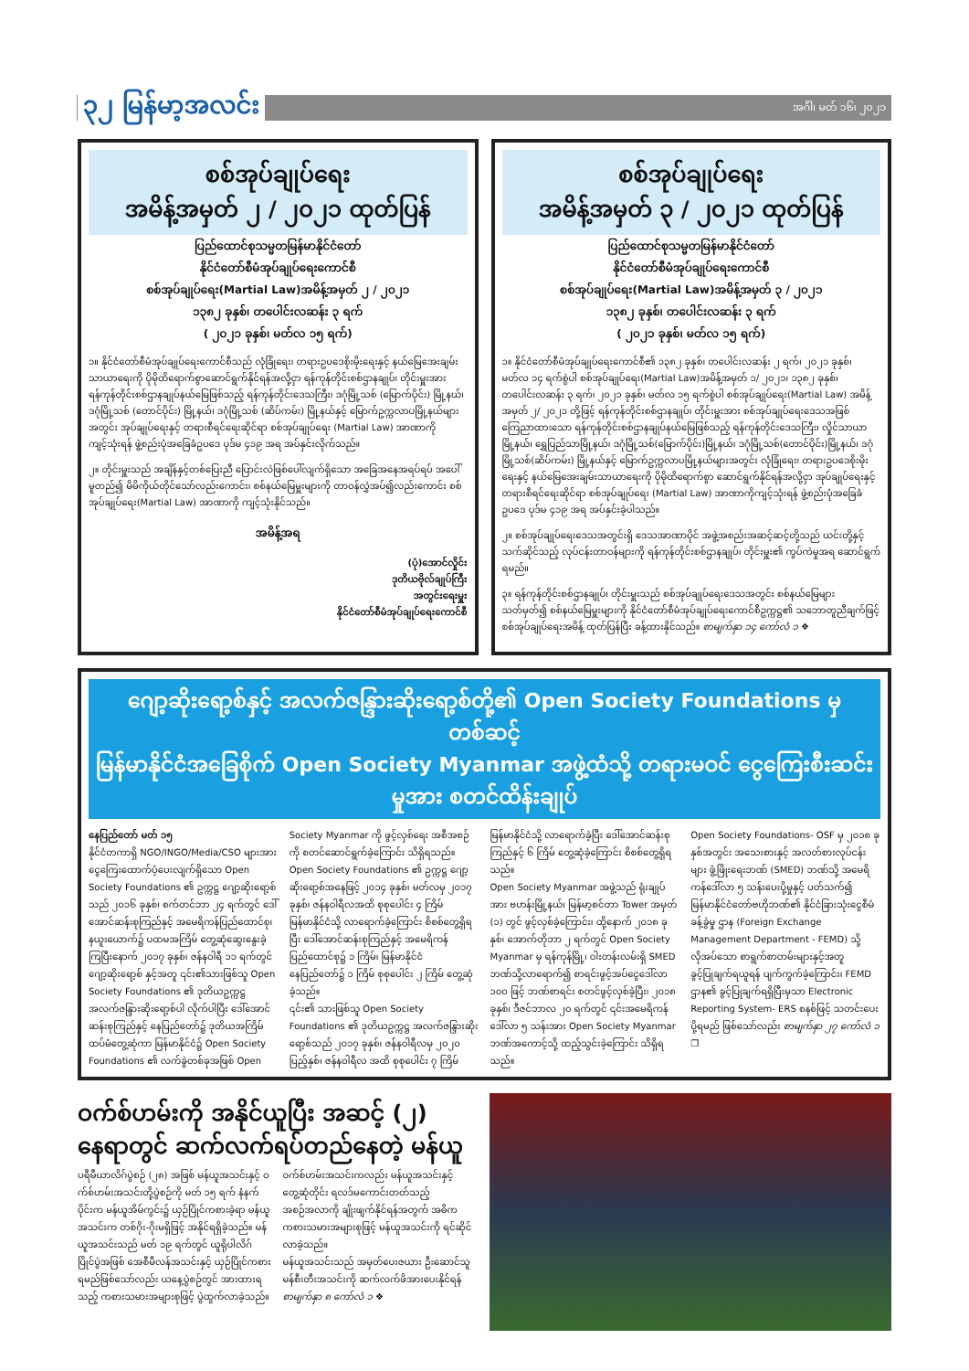၃၂ မြန်မာ့အလင်း အင်္ဂါ၊ မတ် ၁၆၊ ၂၀၂၁
စစ်အုပ်ချုပ်ရေး
အမိန့်အမှတ် ၂ / ၂၀၂၁ ထုတ်ပြန်
ပြည်ထောင်စုသမ္မတမြန်မာနိုင်ငံတော်
နိုင်ငံတော်စီမံအုပ်ချုပ်ရေးကောင်စီ
စစ်အုပ်ချုပ်ရေး(Martial Law)အမိန့်အမှတ် ၂ / ၂၀၂၁
၁၃၈၂ ခုနှစ်၊ တပေါင်းလဆန်း ၃ ရက်
( ၂၀၂၁ ခုနှစ်၊ မတ်လ ၁၅ ရက်)
၁။ နိုင်ငံတော်စီမံအုပ်ချုပ်ရေးကောင်စီသည် လုံခြုံရေး၊ တရားဥပဒေစိုးမိုးရေးနှင့် နယ်မြေအေးချမ်းသာယာရေးကို ပိုမိုထိရောက်စွာဆောင်ရွက်နိုင်ရန်အလို့ငှာ ရန်ကုန်တိုင်းစစ်ဌာနချုပ်၊ တိုင်းမှူးအား ရန်ကုန်တိုင်းစစ်ဌာနချုပ်နယ်မြေဖြစ်သည့် ရန်ကုန်တိုင်းဒေသကြီး၊ ဒဂုံမြို့သစ် (မြောက်ပိုင်း) မြို့နယ်၊ ဒဂုံမြို့သစ် (တောင်ပိုင်း) မြို့နယ်၊ ဒဂုံမြို့သစ် (ဆိပ်ကမ်း) မြို့နယ်နှင့် မြောက်ဥက္ကလာပမြို့နယ်များအတွင်း အုပ်ချုပ်ရေးနှင့် တရားစီရင်ရေးဆိုင်ရာ စစ်အုပ်ချုပ်ရေး (Martial Law) အာဏာကို ကျင့်သုံးရန် ဖွဲ့စည်းပုံအခြေခံဥပဒေ ပုဒ်မ ၄၁၉ အရ အပ်နှင်းလိုက်သည်။
၂။ တိုင်းမှူးသည် အချိန်နှင့်တစ်ပြေးညီ ပြောင်းလဲဖြစ်ပေါ်လျက်ရှိသော အခြေအနေအရပ်ရပ် အပေါ်မူတည်၍ မိမိကိုယ်တိုင်သော်လည်းကောင်း၊ စစ်နယ်မြေမှူးများကို တာဝန်လွှဲအပ်၍လည်းကောင်း စစ်အုပ်ချုပ်ရေး(Martial Law) အာဏာကို ကျင့်သုံးနိုင်သည်။
အမိန့်အရ
(ပုံ)အောင်လှိုင်း
ဒုတိယဗိုလ်ချုပ်ကြီး
အတွင်းရေးမှူး
နိုင်ငံတော်စီမံအုပ်ချုပ်ရေးကောင်စီ
စစ်အုပ်ချုပ်ရေး
အမိန့်အမှတ် ၃ / ၂၀၂၁ ထုတ်ပြန်
ပြည်ထောင်စုသမ္မတမြန်မာနိုင်ငံတော်
နိုင်ငံတော်စီမံအုပ်ချုပ်ရေးကောင်စီ
စစ်အုပ်ချုပ်ရေး(Martial Law)အမိန့်အမှတ် ၃ / ၂၀၂၁
၁၃၈၂ ခုနှစ်၊ တပေါင်းလဆန်း ၃ ရက်
( ၂၀၂၁ ခုနှစ်၊ မတ်လ ၁၅ ရက်)
၁။ နိုင်ငံတော်စီမံအုပ်ချုပ်ရေးကောင်စီ၏ ၁၃၈၂ ခုနှစ်၊ တပေါင်းလဆန်း ၂ ရက်၊ ၂၀၂၁ ခုနှစ်၊ မတ်လ ၁၄ ရက်စွဲပါ စစ်အုပ်ချုပ်ရေး(Martial Law)အမိန့်အမှတ် ၁/ ၂၀၂၁၊ ၁၃၈၂ ခုနှစ်၊ တပေါင်းလဆန်း ၃ ရက်၊ ၂၀၂၁ ခုနှစ်၊ မတ်လ ၁၅ ရက်စွဲပါ စစ်အုပ်ချုပ်ရေး(Martial Law) အမိန့်အမှတ် ၂/ ၂၀၂၁ တို့ဖြင့် ရန်ကုန်တိုင်းစစ်ဌာနချုပ်၊ တိုင်းမှူးအား စစ်အုပ်ချုပ်ရေးဒေသအဖြစ် ကြေညာထားသော ရန်ကုန်တိုင်းစစ်ဌာနချုပ်နယ်မြေဖြစ်သည့် ရန်ကုန်တိုင်းဒေသကြီး၊ လှိုင်သာယာမြို့နယ်၊ ရွှေပြည်သာမြို့နယ်၊ ဒဂုံမြို့သစ်(မြောက်ပိုင်း)မြို့နယ်၊ ဒဂုံမြို့သစ်(တောင်ပိုင်း)မြို့နယ်၊ ဒဂုံမြို့သစ်(ဆိပ်ကမ်း) မြို့နယ်နှင့် မြောက်ဥက္ကလာပမြို့နယ်များအတွင်း လုံခြုံရေး၊ တရားဥပဒေစိုးမိုးရေးနှင့် နယ်မြေအေးချမ်းသာယာရေးကို ပိုမိုထိရောက်စွာ ဆောင်ရွက်နိုင်ရန်အလို့ငှာ အုပ်ချုပ်ရေးနှင့် တရားစီရင်ရေးဆိုင်ရာ စစ်အုပ်ချုပ်ရေး (Martial Law) အာဏာကိုကျင့်သုံးရန် ဖွဲ့စည်းပုံအခြေခံဥပဒေ ပုဒ်မ ၄၁၉ အရ အပ်နှင်းခဲ့ပါသည်။
၂။ စစ်အုပ်ချုပ်ရေးဒေသအတွင်းရှိ ဒေသအာဏာပိုင် အဖွဲ့အစည်းအဆင့်ဆင့်တို့သည် ယင်းတို့နှင့်သက်ဆိုင်သည့် လုပ်ငန်းတာဝန်များကို ရန်ကုန်တိုင်းစစ်ဌာနချုပ်၊ တိုင်းမှူး၏ ကွပ်ကဲမှုအရ ဆောင်ရွက်ရမည်။
၃။ ရန်ကုန်တိုင်းစစ်ဌာနချုပ်၊ တိုင်းမှူးသည် စစ်အုပ်ချုပ်ရေးဒေသအတွင်း စစ်နယ်မြေများ သတ်မှတ်၍ စစ်နယ်မြေမှူးများကို နိုင်ငံတော်စီမံအုပ်ချုပ်ရေးကောင်စီဥက္ကဋ္ဌ၏ သဘောတူညီချက်ဖြင့် စစ်အုပ်ချုပ်ရေးအမိန့် ထုတ်ပြန်ပြီး ခန့်ထားနိုင်သည်။ စာမျက်နှာ ၁၄ ကော်လံ ၁ ❖
ဂျော့ဆိုးရော့စ်နှင့် အလက်ဇန္ဒြားဆိုးရော့စ်တို့၏ Open Society Foundations မှတစ်ဆင့်
မြန်မာနိုင်ငံအခြေစိုက် Open Society Myanmar အဖွဲ့ထံသို့ တရားမဝင် ငွေကြေးစီးဆင်းမှုအား စတင်ထိန်းချုပ်
နေပြည်တော် မတ် ၁၅
နိုင်ငံတကာရှိ NGO/INGO/Media/CSO များအား ငွေကြေးထောက်ပံ့ပေးလျက်ရှိသော Open Society Foundations ၏ ဥက္ကဋ္ဌ ဂျော့ဆိုးရော့စ်သည် ၂၀၁၆ ခုနှစ်၊ စက်တင်ဘာ ၂၄ ရက်တွင် ဒေါ်အောင်ဆန်းစုကြည်နှင့် အမေရိကန်ပြည်ထောင်စု၊ နယူးယောက်၌ ပထမအကြိမ် တွေ့ဆုံဆွေးနွေးခဲ့ကြပြီးနောက် ၂၀၁၇ ခုနှစ်၊ ဇန်နဝါရီ ၁၁ ရက်တွင် ဂျော့ဆိုးရော့စ် နှင့်အတူ ၎င်း၏သားဖြစ်သူ Open Society Foundations ၏ ဒုတိယဥက္ကဋ္ဌ အလက်ဇန္ဒြားဆိုးရော့စ်ပါ လိုက်ပါပြီး ဒေါ်အောင်ဆန်းစုကြည်နှင့် နေပြည်တော်၌ ဒုတိယအကြိမ် ထပ်မံတွေ့ဆုံကာ မြန်မာနိုင်ငံ၌ Open Society Foundations ၏ လက်ခွဲတစ်ခုအဖြစ် Open Society Myanmar ကို ဖွင့်လှစ်ရေး အစီအစဉ်ကို စတင်ဆောင်ရွက်ခဲ့ကြောင်း သိရှိရသည်။
Open Society Foundations ၏ ဥက္ကဋ္ဌ ဂျော့ဆိုးရော့စ်အနေဖြင့် ၂၀၁၄ ခုနှစ်၊ မတ်လမှ ၂၀၁၇ ခုနှစ်၊ ဇန်နဝါရီလအထိ စုစုပေါင်း ၄ ကြိမ် မြန်မာနိုင်ငံသို့ လာရောက်ခဲ့ကြောင်း စိစစ်တွေ့ရှိရပြီး ဒေါ်အောင်ဆန်းစုကြည်နှင့် အမေရိကန်ပြည်ထောင်စု၌ ၁ ကြိမ်၊ မြန်မာနိုင်ငံ နေပြည်တော်၌ ၁ ကြိမ် စုစုပေါင်း ၂ ကြိမ် တွေ့ဆုံခဲ့သည်။
၎င်း၏ သားဖြစ်သူ Open Society Foundations ၏ ဒုတိယဥက္ကဋ္ဌ အလက်ဇန္ဒြားဆိုးရော့စ်သည် ၂၀၁၇ ခုနှစ်၊ ဇန်နဝါရီလမှ ၂၀၂၀ ပြည့်နှစ်၊ ဇန်နဝါရီလ အထိ စုစုပေါင်း ၇ ကြိမ် မြန်မာနိုင်ငံသို့ လာရောက်ခဲ့ပြီး ဒေါ်အောင်ဆန်းစုကြည်နှင့် ၆ ကြိမ် တွေ့ဆုံခဲ့ကြောင်း စိစစ်တွေ့ရှိရသည်။
Open Society Myanmar အဖွဲ့သည် ရုံးချုပ်အား ဗဟန်းမြို့နယ်၊ မြန်မာ့စင်တာ Tower အမှတ် (၁) တွင် ဖွင့်လှစ်ခဲ့ကြောင်း၊ ထို့နောက် ၂၀၁၈ ခုနှစ်၊ အောက်တိုဘာ ၂ ရက်တွင် Open Society Myanmar မှ ရန်ကုန်မြို့၊ ဝါးတန်းလမ်းရှိ SMED ဘဏ်သို့လာရောက်၍ စာရင်းဖွင့်အပ်ငွေဒေါ်လာ ၁၀၀ ဖြင့် ဘဏ်စာရင်း စတင်ဖွင့်လှစ်ခဲ့ပြီး၊ ၂၀၁၈ ခုနှစ်၊ ဒီဇင်ဘာလ ၂၀ ရက်တွင် ၎င်းအမေရိကန် ဒေါ်လာ ၅ သန်းအား Open Society Myanmar ဘဏ်အကောင့်သို့ ထည့်သွင်းခဲ့ကြောင်း သိရှိရသည်။
Open Society Foundations- OSF မှ ၂၀၁၈ ခုနှစ်အတွင်း အသေးစားနှင့် အလတ်စားလုပ်ငန်းများ ဖွံ့ဖြိုးရေးဘဏ် (SMED) ဘဏ်သို့ အမေရိကန်ဒေါ်လာ ၅ သန်းပေးပို့မှုနှင့် ပတ်သက်၍ မြန်မာနိုင်ငံတော်ဗဟိုဘဏ်၏ နိုင်ငံခြားသုံးငွေစီမံခန့်ခွဲမှု ဌာန (Foreign Exchange Management Department - FEMD) သို့ လိုအပ်သော စာရွက်စာတမ်းများနှင့်အတူ ခွင့်ပြုချက်ရယူရန် ပျက်ကွက်ခဲ့ကြောင်း၊ FEMD ဌာန၏ ခွင့်ပြုချက်ရရှိပြီးမှသာ Electronic Reporting System- ERS စနစ်ဖြင့် သတင်းပေးပို့ရမည် ဖြစ်သော်လည်း စာမျက်နှာ ၂၇ ကော်လံ ၁ ❐
ဝက်စ်ဟမ်းကို အနိုင်ယူပြီး အဆင့် (၂) နေရာတွင် ဆက်လက်ရပ်တည်နေတဲ့ မန်ယူ
ပရီမီယာလိဂ်ပွဲစဉ် (၂၈) အဖြစ် မန်ယူအသင်းနှင့် ဝက်စ်ဟမ်းအသင်းတို့ပွဲစဉ်ကို မတ် ၁၅ ရက် နံနက်ပိုင်းက မန်ယူအိမ်ကွင်း၌ ယှဉ်ပြိုင်ကစားခဲ့ရာ မန်ယူအသင်းက တစ်ဂိုး-ဂိုးမရှိဖြင့် အနိုင်ရရှိခဲ့သည်။ မန်ယူအသင်းသည် မတ် ၁၉ ရက်တွင် ယူရိုပါလိဂ်ပြိုင်ပွဲအဖြစ် အေစီမီလန်အသင်းနှင့် ယှဉ်ပြိုင်ကစားရမည်ဖြစ်သော်လည်း ယနေ့ပွဲစဉ်တွင် အားထားရသည့် ကစားသမားအများစုဖြင့် ပွဲထွက်လာခဲ့သည်။ ဝက်စ်ဟမ်းအသင်းကလည်း မန်ယူအသင်းနှင့် တွေ့ဆုံတိုင်း ရလဒ်မကောင်းတတ်သည့် အစဉ်အလာကို ချိုးဖျက်နိုင်ရန်အတွက် အဓိကကစားသမားအများစုဖြင့် မန်ယူအသင်းကို ရင်ဆိုင်လာခဲ့သည်။
မန်ယူအသင်းသည် အမှတ်ပေးဇယား ဦးဆောင်သူ မန်စီးတီးအသင်းကို ဆက်လက်ဖိအားပေးနိုင်ရန် စာမျက်နှာ ၈ ကော်လံ ၁ ❖